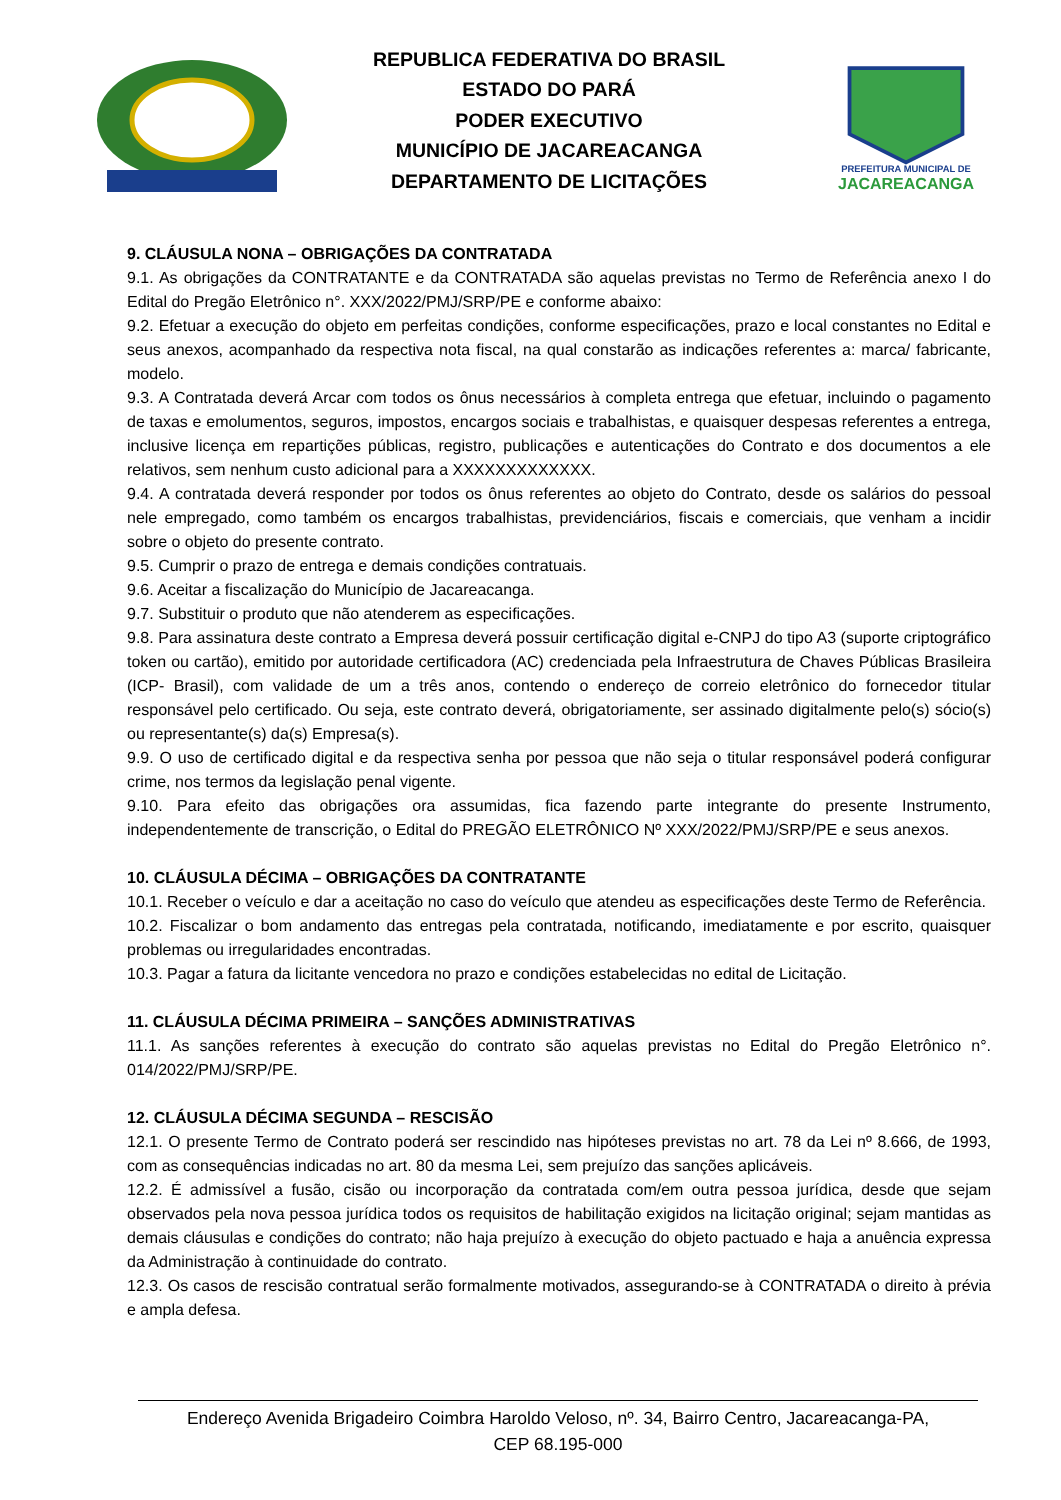REPUBLICA FEDERATIVA DO BRASIL
ESTADO DO PARÁ
PODER EXECUTIVO
MUNICÍPIO DE JACAREACANGA
DEPARTAMENTO DE LICITAÇÕES
PREFEITURA MUNICIPAL DE
JACAREACANGA
9. CLÁUSULA NONA – OBRIGAÇÕES DA CONTRATADA
9.1. As obrigações da CONTRATANTE e da CONTRATADA são aquelas previstas no Termo de Referência anexo I do Edital do Pregão Eletrônico n°. XXX/2022/PMJ/SRP/PE e conforme abaixo:
9.2. Efetuar a execução do objeto em perfeitas condições, conforme especificações, prazo e local constantes no Edital e seus anexos, acompanhado da respectiva nota fiscal, na qual constarão as indicações referentes a: marca/ fabricante, modelo.
9.3. A Contratada deverá Arcar com todos os ônus necessários à completa entrega que efetuar, incluindo o pagamento de taxas e emolumentos, seguros, impostos, encargos sociais e trabalhistas, e quaisquer despesas referentes a entrega, inclusive licença em repartições públicas, registro, publicações e autenticações do Contrato e dos documentos a ele relativos, sem nenhum custo adicional para a XXXXXXXXXXXXX.
9.4. A contratada deverá responder por todos os ônus referentes ao objeto do Contrato, desde os salários do pessoal nele empregado, como também os encargos trabalhistas, previdenciários, fiscais e comerciais, que venham a incidir sobre o objeto do presente contrato.
9.5. Cumprir o prazo de entrega e demais condições contratuais.
9.6. Aceitar a fiscalização do Município de Jacareacanga.
9.7. Substituir o produto que não atenderem as especificações.
9.8. Para assinatura deste contrato a Empresa deverá possuir certificação digital e-CNPJ do tipo A3 (suporte criptográfico token ou cartão), emitido por autoridade certificadora (AC) credenciada pela Infraestrutura de Chaves Públicas Brasileira (ICP- Brasil), com validade de um a três anos, contendo o endereço de correio eletrônico do fornecedor titular responsável pelo certificado. Ou seja, este contrato deverá, obrigatoriamente, ser assinado digitalmente pelo(s) sócio(s) ou representante(s) da(s) Empresa(s).
9.9. O uso de certificado digital e da respectiva senha por pessoa que não seja o titular responsável poderá configurar crime, nos termos da legislação penal vigente.
9.10. Para efeito das obrigações ora assumidas, fica fazendo parte integrante do presente Instrumento, independentemente de transcrição, o Edital do PREGÃO ELETRÔNICO Nº XXX/2022/PMJ/SRP/PE e seus anexos.
10. CLÁUSULA DÉCIMA – OBRIGAÇÕES DA CONTRATANTE
10.1. Receber o veículo e dar a aceitação no caso do veículo que atendeu as especificações deste Termo de Referência.
10.2. Fiscalizar o bom andamento das entregas pela contratada, notificando, imediatamente e por escrito, quaisquer problemas ou irregularidades encontradas.
10.3. Pagar a fatura da licitante vencedora no prazo e condições estabelecidas no edital de Licitação.
11. CLÁUSULA DÉCIMA PRIMEIRA – SANÇÕES ADMINISTRATIVAS
11.1. As sanções referentes à execução do contrato são aquelas previstas no Edital do Pregão Eletrônico n°. 014/2022/PMJ/SRP/PE.
12. CLÁUSULA DÉCIMA SEGUNDA – RESCISÃO
12.1. O presente Termo de Contrato poderá ser rescindido nas hipóteses previstas no art. 78 da Lei nº 8.666, de 1993, com as consequências indicadas no art. 80 da mesma Lei, sem prejuízo das sanções aplicáveis.
12.2. É admissível a fusão, cisão ou incorporação da contratada com/em outra pessoa jurídica, desde que sejam observados pela nova pessoa jurídica todos os requisitos de habilitação exigidos na licitação original; sejam mantidas as demais cláusulas e condições do contrato; não haja prejuízo à execução do objeto pactuado e haja a anuência expressa da Administração à continuidade do contrato.
12.3. Os casos de rescisão contratual serão formalmente motivados, assegurando-se à CONTRATADA o direito à prévia e ampla defesa.
Endereço Avenida Brigadeiro Coimbra Haroldo Veloso, nº. 34, Bairro Centro, Jacareacanga-PA,
CEP 68.195-000